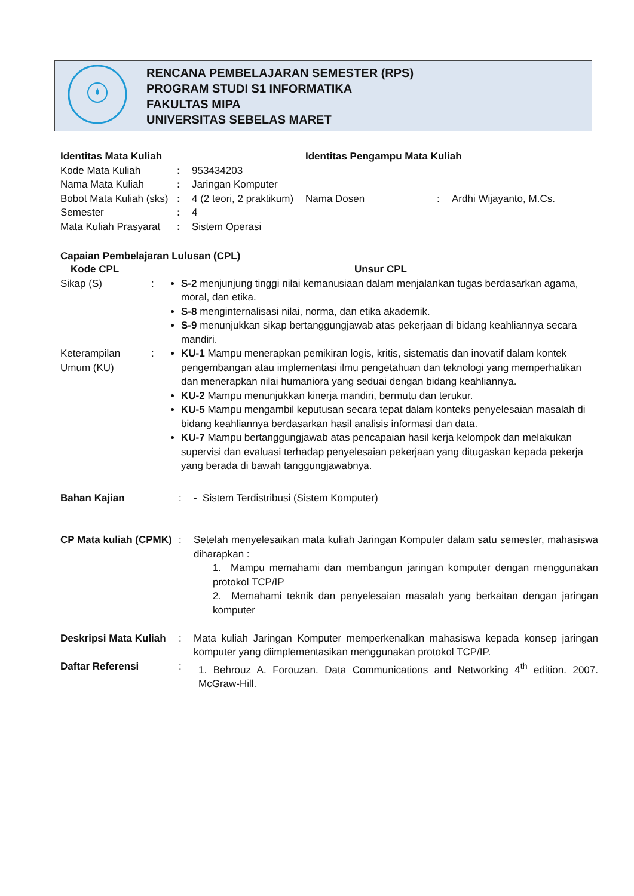| | RENCANA PEMBELAJARAN SEMESTER (RPS) PROGRAM STUDI S1 INFORMATIKA FAKULTAS MIPA UNIVERSITAS SEBELAS MARET |
| Identitas Mata Kuliah | | |
| Kode Mata Kuliah | : | 953434203 |
| Nama Mata Kuliah | : | Jaringan Komputer |
| Bobot Mata Kuliah (sks) | : | 4 (2 teori, 2 praktikum) |
| Semester | : | 4 |
| Mata Kuliah Prasyarat | : | Sistem Operasi |
| Identitas Pengampu Mata Kuliah | | |
| Nama Dosen | : | Ardhi Wijayanto, M.Cs. |
Capaian Pembelajaran Lulusan (CPL)
| Kode CPL | | Unsur CPL |
| Sikap (S) | : | S-2 menjunjung tinggi nilai kemanusiaan dalam menjalankan tugas berdasarkan agama, moral, dan etika. S-8 menginternalisasi nilai, norma, dan etika akademik. S-9 menunjukkan sikap bertanggungjawab atas pekerjaan di bidang keahliannya secara mandiri. |
| Keterampilan Umum (KU) | : | KU-1 Mampu menerapkan pemikiran logis, kritis, sistematis dan inovatif dalam kontek pengembangan atau implementasi ilmu pengetahuan dan teknologi yang memperhatikan dan menerapkan nilai humaniora yang seduai dengan bidang keahliannya. KU-2 Mampu menunjukkan kinerja mandiri, bermutu dan terukur. KU-5 Mampu mengambil keputusan secara tepat dalam konteks penyelesaian masalah di bidang keahliannya berdasarkan hasil analisis informasi dan data. KU-7 Mampu bertanggungjawab atas pencapaian hasil kerja kelompok dan melakukan supervisi dan evaluasi terhadap penyelesaian pekerjaan yang ditugaskan kepada pekerja yang berada di bawah tanggungjawabnya. |
| Bahan Kajian | : | - Sistem Terdistribusi (Sistem Komputer) |
| CP Mata kuliah (CPMK) | : | Setelah menyelesaikan mata kuliah Jaringan Komputer dalam satu semester, mahasiswa diharapkan : 1. Mampu memahami dan membangun jaringan komputer dengan menggunakan protokol TCP/IP 2. Memahami teknik dan penyelesaian masalah yang berkaitan dengan jaringan komputer |
| Deskripsi Mata Kuliah | : | Mata kuliah Jaringan Komputer memperkenalkan mahasiswa kepada konsep jaringan komputer yang diimplementasikan menggunakan protokol TCP/IP. |
| Daftar Referensi | : | 1. Behrouz A. Forouzan. Data Communications and Networking 4<sup>th</sup> edition. 2007. McGraw-Hill. |